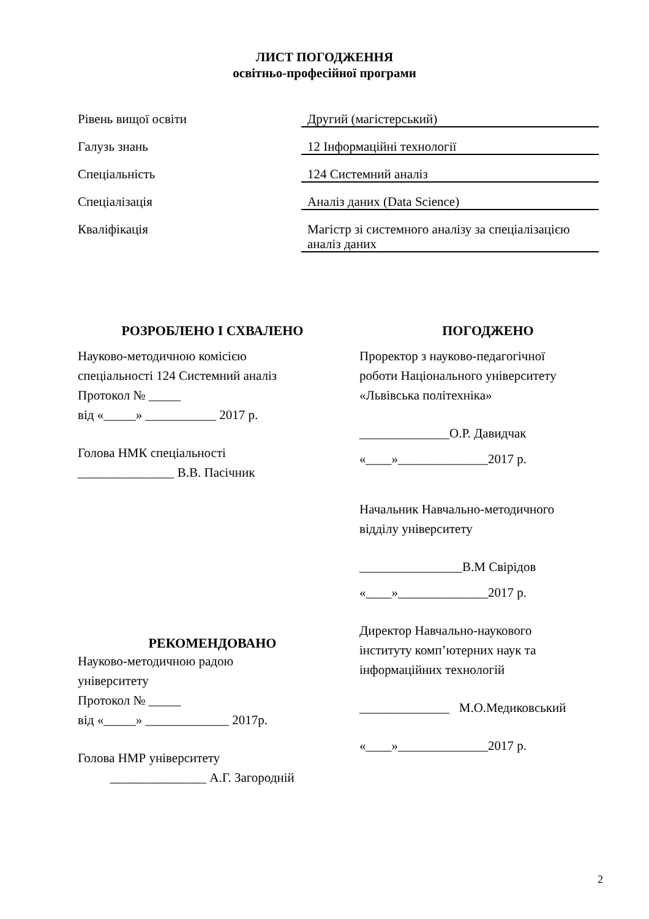ЛИСТ ПОГОДЖЕННЯ
освітньо-професійної програми
Рівень вищої освіти
Другий (магістерський)
Галузь знань
12 Інформаційні технології
Спеціальність
124 Системний аналіз
Спеціалізація
Аналіз даних (Data Science)
Кваліфікація
Магістр зі системного аналізу за спеціалізацією аналіз даних
РОЗРОБЛЕНО І СХВАЛЕНО
Науково-методичною комісією
спеціальності 124 Системний аналіз
Протокол № _____
від «_____» ___________ 2017 р.
Голова НМК спеціальності
_______________ В.В. Пасічник
РЕКОМЕНДОВАНО
Науково-методичною радою
університету
Протокол № _____
від «_____» _____________ 2017р.
Голова НМР університету
_______________ А.Г. Загородній
ПОГОДЖЕНО
Проректор з науково-педагогічної
роботи Національного університету
«Львівська політехніка»
______________О.Р. Давидчак
«____»______________2017 р.
Начальник Навчально-методичного
відділу університету
________________В.М Свірідов
«____»______________2017 р.
Директор Навчально-наукового
інституту комп’ютерних наук та
інформаційних технологій
______________ М.О.Медиковський
«____»______________2017 р.
2